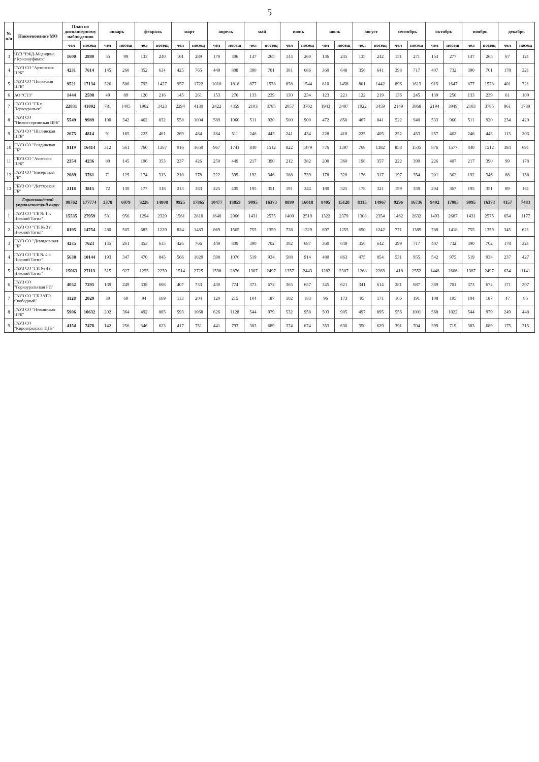5
| № п/п | Наименование МО | План по диспансерному наблюдению | | январь | | февраль | | март | | апрель | | май | | июнь | | июль | | август | | сентябрь | | октябрь | | ноябрь | | декабрь | |
| --- | --- | --- | --- | --- | --- | --- | --- | --- | --- | --- | --- | --- | --- | --- | --- | --- | --- | --- | --- | --- | --- | --- | --- | --- | --- | --- | --- |
| | | чел | посещ | чел | посещ | чел | посещ | чел | посещ | чел | посещ | чел | посещ | чел | посещ | чел | посещ | чел | посещ | чел | посещ | чел | посещ | чел | посещ | чел | посещ |
| 3 | ЧУЗ "РЖД-Медицина г.Красноуфимск" | 1600 | 2880 | 55 | 99 | 133 | 240 | 161 | 289 | 170 | 306 | 147 | 265 | 144 | 260 | 136 | 245 | 135 | 242 | 151 | 271 | 154 | 277 | 147 | 265 | 67 | 121 |
| 4 | ГАУЗ СО "Артинская ЦРБ" | 4231 | 7614 | 145 | 260 | 352 | 634 | 425 | 765 | 449 | 808 | 390 | 701 | 381 | 686 | 360 | 648 | 356 | 641 | 398 | 717 | 407 | 732 | 390 | 701 | 178 | 321 |
| 5 | ГАУЗ СО "Полевская ЦГБ" | 9521 | 17134 | 326 | 586 | 793 | 1427 | 957 | 1722 | 1010 | 1818 | 877 | 1578 | 858 | 1544 | 810 | 1458 | 801 | 1442 | 896 | 1613 | 915 | 1647 | 877 | 1578 | 401 | 721 |
| 6 | АО "СТЗ" | 1444 | 2598 | 49 | 89 | 120 | 216 | 145 | 261 | 153 | 276 | 133 | 239 | 130 | 234 | 123 | 221 | 122 | 219 | 136 | 245 | 139 | 250 | 133 | 239 | 61 | 109 |
| 7 | ГАУЗ СО "ГБ г. Первоуральск" | 22831 | 41092 | 781 | 1405 | 1902 | 3423 | 2294 | 4130 | 2422 | 4359 | 2103 | 3785 | 2057 | 3702 | 1943 | 3497 | 1922 | 3459 | 2149 | 3868 | 2194 | 3949 | 2103 | 3785 | 961 | 1730 |
| 8 | ГАУЗ СО "Нижнесергинская ЦРБ" | 5549 | 9989 | 190 | 342 | 462 | 832 | 558 | 1004 | 589 | 1060 | 511 | 920 | 500 | 900 | 472 | 850 | 467 | 841 | 522 | 940 | 533 | 960 | 511 | 920 | 234 | 420 |
| 9 | ГАУЗ СО "Шалинская ЦГБ" | 2675 | 4814 | 91 | 165 | 223 | 401 | 269 | 484 | 284 | 511 | 246 | 443 | 241 | 434 | 228 | 410 | 225 | 405 | 252 | 453 | 257 | 462 | 246 | 443 | 113 | 203 |
| 10 | ГАУЗ СО "Ревдинская ГБ" | 9119 | 16414 | 312 | 561 | 760 | 1367 | 916 | 1650 | 967 | 1741 | 840 | 1512 | 822 | 1479 | 776 | 1397 | 768 | 1382 | 858 | 1545 | 876 | 1577 | 840 | 1512 | 384 | 691 |
| 11 | ГБУЗ СО "Ачитская ЦРБ" | 2354 | 4236 | 80 | 145 | 196 | 353 | 237 | 426 | 250 | 449 | 217 | 390 | 212 | 382 | 200 | 360 | 198 | 357 | 222 | 399 | 226 | 407 | 217 | 390 | 99 | 178 |
| 12 | ГАУЗ СО "Бисертская ГБ" | 2089 | 3761 | 71 | 129 | 174 | 313 | 210 | 378 | 222 | 399 | 192 | 346 | 188 | 339 | 178 | 320 | 176 | 317 | 197 | 354 | 201 | 362 | 192 | 346 | 88 | 158 |
| 13 | ГБУЗ СО "Дегтярская ГБ" | 2118 | 3815 | 72 | 130 | 177 | 318 | 213 | 383 | 225 | 405 | 195 | 351 | 191 | 344 | 180 | 325 | 178 | 321 | 199 | 359 | 204 | 367 | 195 | 351 | 89 | 161 |
| | Горнозаводской управленческий округ | 98762 | 177774 | 3378 | 6079 | 8228 | 14808 | 9925 | 17865 | 10477 | 18859 | 9095 | 16373 | 8899 | 16018 | 8405 | 15128 | 8315 | 14967 | 9296 | 16736 | 9492 | 17085 | 9095 | 16373 | 4157 | 7483 |
| 1 | ГАУЗ СО "ГБ № 1 г. Нижний Тагил" | 15535 | 27959 | 531 | 956 | 1294 | 2329 | 1561 | 2810 | 1648 | 2966 | 1431 | 2575 | 1400 | 2519 | 1322 | 2379 | 1308 | 2354 | 1462 | 2632 | 1493 | 2687 | 1431 | 2575 | 654 | 1177 |
| 2 | ГАУЗ СО "ГП № 3 г. Нижний Тагил" | 8195 | 14754 | 280 | 505 | 683 | 1229 | 824 | 1483 | 869 | 1565 | 755 | 1359 | 738 | 1329 | 697 | 1255 | 690 | 1242 | 771 | 1389 | 788 | 1418 | 755 | 1359 | 345 | 621 |
| 3 | ГАУЗ СО "Демидовская ГБ" | 4235 | 7623 | 145 | 261 | 353 | 635 | 426 | 766 | 449 | 809 | 390 | 702 | 382 | 687 | 360 | 649 | 356 | 642 | 399 | 717 | 407 | 732 | 390 | 702 | 178 | 321 |
| 4 | ГАУЗ СО "ГБ № 4 г. Нижний Тагил" | 5638 | 10144 | 193 | 347 | 470 | 845 | 566 | 1020 | 598 | 1076 | 519 | 934 | 508 | 914 | 480 | 863 | 475 | 854 | 531 | 955 | 542 | 975 | 519 | 934 | 237 | 427 |
| 5 | ГАУЗ СО "ГП № 4 г. Нижний Тагил" | 15063 | 27113 | 515 | 927 | 1255 | 2259 | 1514 | 2725 | 1598 | 2876 | 1387 | 2497 | 1357 | 2443 | 1282 | 2307 | 1268 | 2283 | 1418 | 2552 | 1448 | 2606 | 1387 | 2497 | 634 | 1141 |
| 6 | ГАУЗ СО "Горноуральская РП" | 4052 | 7295 | 139 | 249 | 338 | 608 | 407 | 733 | 430 | 774 | 373 | 672 | 365 | 657 | 345 | 621 | 341 | 614 | 381 | 687 | 389 | 701 | 373 | 672 | 171 | 307 |
| 7 | ГАУЗ СО "ГБ ЗАТО Свободный" | 1128 | 2029 | 39 | 69 | 94 | 169 | 113 | 204 | 120 | 215 | 104 | 187 | 102 | 183 | 96 | 173 | 95 | 171 | 106 | 191 | 108 | 195 | 104 | 187 | 47 | 85 |
| 8 | ГАУЗ СО "Невьянская ЦРБ" | 5906 | 10632 | 202 | 364 | 492 | 885 | 593 | 1068 | 626 | 1128 | 544 | 979 | 532 | 958 | 503 | 905 | 497 | 895 | 556 | 1001 | 568 | 1022 | 544 | 979 | 249 | 448 |
| 9 | ГАУЗ СО "Кировградская ЦГБ" | 4154 | 7478 | 142 | 256 | 346 | 623 | 417 | 751 | 441 | 793 | 383 | 689 | 374 | 674 | 353 | 636 | 350 | 629 | 391 | 704 | 399 | 719 | 383 | 689 | 175 | 315 |